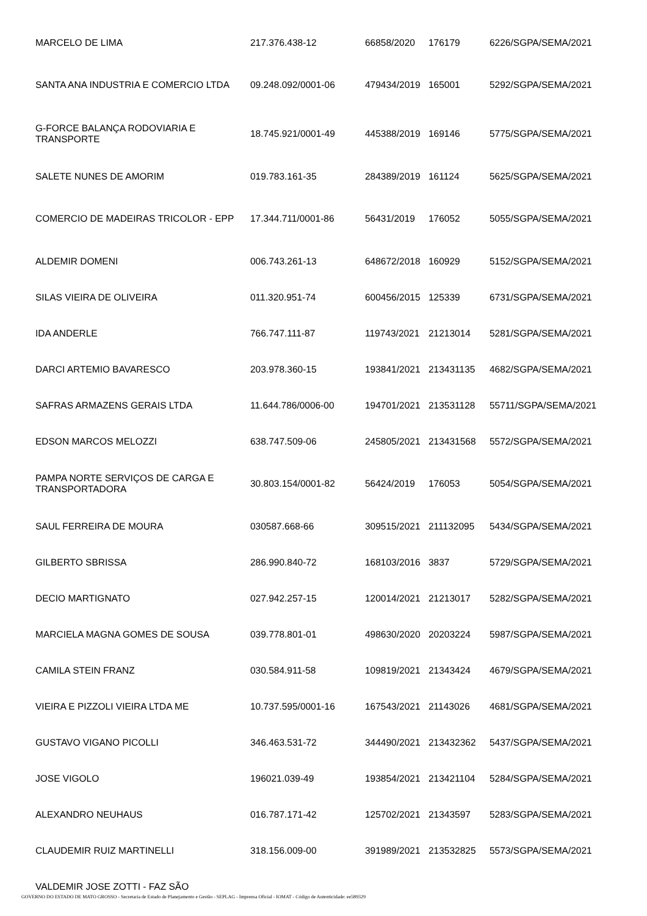| MARCELO DE LIMA | 217.376.438-12 | 66858/2020 | 176179 | 6226/SGPA/SEMA/2021 |
| SANTA ANA INDUSTRIA E COMERCIO LTDA | 09.248.092/0001-06 | 479434/2019 | 165001 | 5292/SGPA/SEMA/2021 |
| G-FORCE BALANÇA RODOVIARIA E TRANSPORTE | 18.745.921/0001-49 | 445388/2019 | 169146 | 5775/SGPA/SEMA/2021 |
| SALETE NUNES DE AMORIM | 019.783.161-35 | 284389/2019 | 161124 | 5625/SGPA/SEMA/2021 |
| COMERCIO DE MADEIRAS TRICOLOR - EPP | 17.344.711/0001-86 | 56431/2019 | 176052 | 5055/SGPA/SEMA/2021 |
| ALDEMIR DOMENI | 006.743.261-13 | 648672/2018 | 160929 | 5152/SGPA/SEMA/2021 |
| SILAS VIEIRA DE OLIVEIRA | 011.320.951-74 | 600456/2015 | 125339 | 6731/SGPA/SEMA/2021 |
| IDA ANDERLE | 766.747.111-87 | 119743/2021 | 21213014 | 5281/SGPA/SEMA/2021 |
| DARCI ARTEMIO BAVARESCO | 203.978.360-15 | 193841/2021 | 213431135 | 4682/SGPA/SEMA/2021 |
| SAFRAS ARMAZENS GERAIS LTDA | 11.644.786/0006-00 | 194701/2021 | 213531128 | 55711/SGPA/SEMA/2021 |
| EDSON MARCOS MELOZZI | 638.747.509-06 | 245805/2021 | 213431568 | 5572/SGPA/SEMA/2021 |
| PAMPA NORTE SERVIÇOS DE CARGA E TRANSPORTADORA | 30.803.154/0001-82 | 56424/2019 | 176053 | 5054/SGPA/SEMA/2021 |
| SAUL FERREIRA DE MOURA | 030587.668-66 | 309515/2021 | 211132095 | 5434/SGPA/SEMA/2021 |
| GILBERTO SBRISSA | 286.990.840-72 | 168103/2016 | 3837 | 5729/SGPA/SEMA/2021 |
| DECIO MARTIGNATO | 027.942.257-15 | 120014/2021 | 21213017 | 5282/SGPA/SEMA/2021 |
| MARCIELA MAGNA GOMES DE SOUSA | 039.778.801-01 | 498630/2020 | 20203224 | 5987/SGPA/SEMA/2021 |
| CAMILA STEIN FRANZ | 030.584.911-58 | 109819/2021 | 21343424 | 4679/SGPA/SEMA/2021 |
| VIEIRA E PIZZOLI VIEIRA LTDA ME | 10.737.595/0001-16 | 167543/2021 | 21143026 | 4681/SGPA/SEMA/2021 |
| GUSTAVO VIGANO PICOLLI | 346.463.531-72 | 344490/2021 | 213432362 | 5437/SGPA/SEMA/2021 |
| JOSE VIGOLO | 196021.039-49 | 193854/2021 | 213421104 | 5284/SGPA/SEMA/2021 |
| ALEXANDRO NEUHAUS | 016.787.171-42 | 125702/2021 | 21343597 | 5283/SGPA/SEMA/2021 |
| CLAUDEMIR RUIZ MARTINELLI | 318.156.009-00 | 391989/2021 | 213532825 | 5573/SGPA/SEMA/2021 |
| VALDEMIR JOSE ZOTTI - FAZ SÃO | | | | |
GOVERNO DO ESTADO DE MATO GROSSO - Secretaria de Estado de Planejamento e Gestão - SEPLAG - Imprensa Oficial - IOMAT - Código de Autenticidade: ee589329